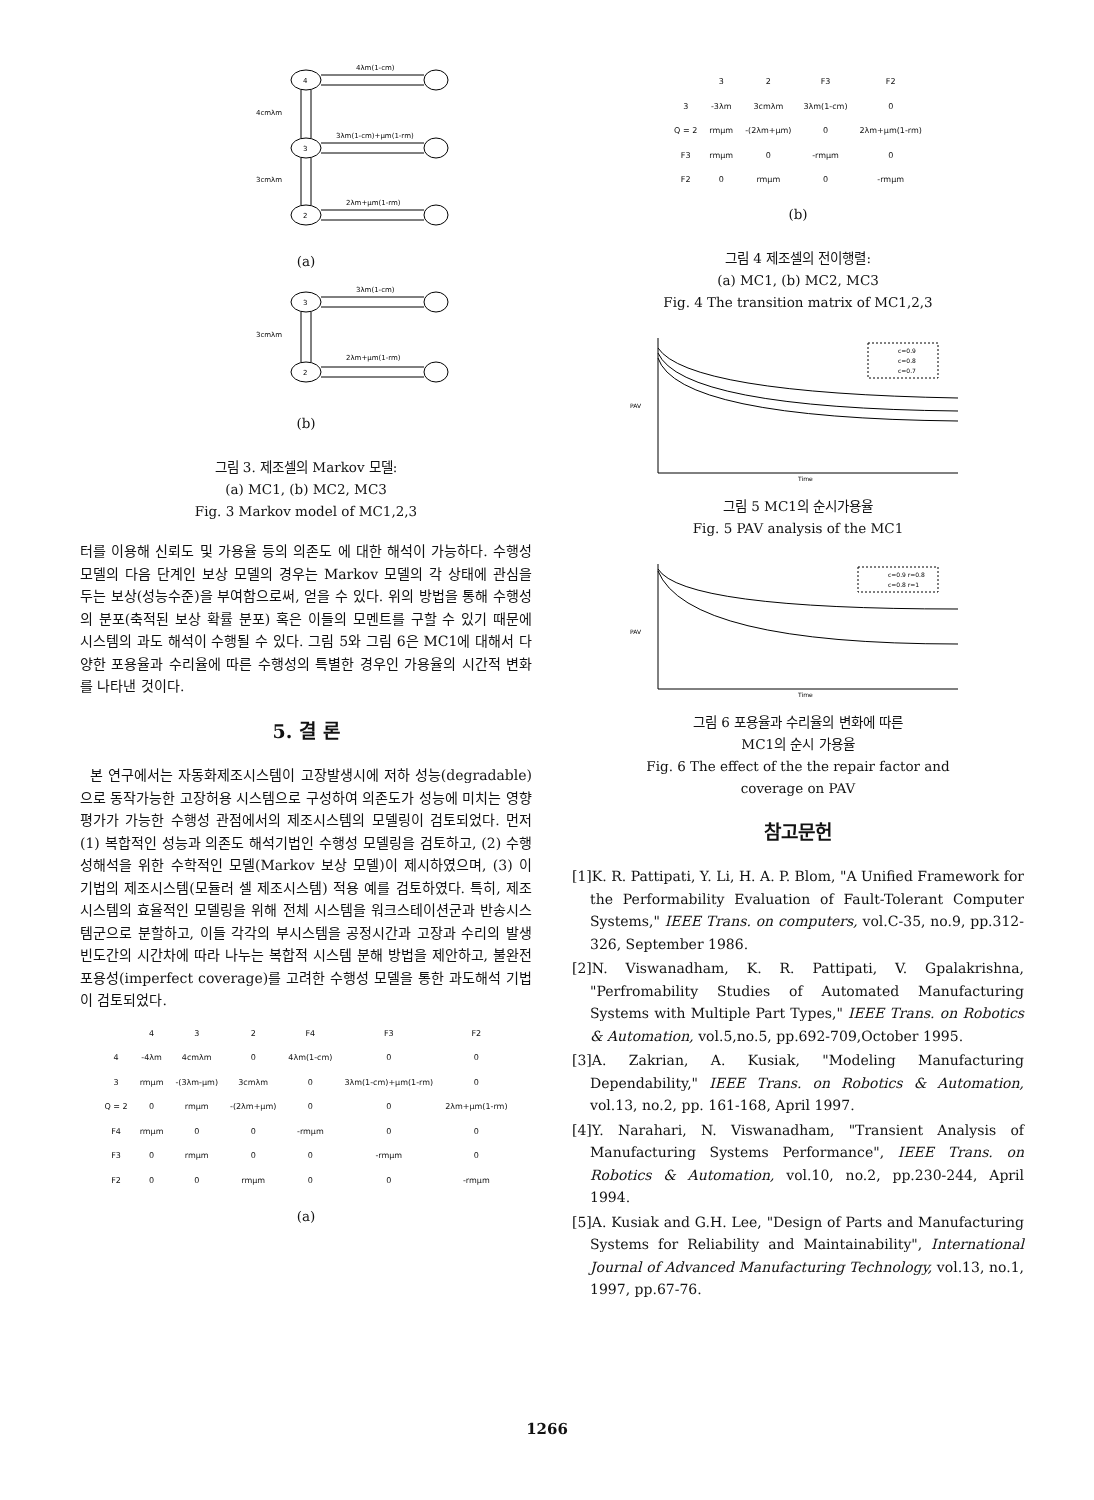4
3
2
4λm(1-cm)
3λm(1-cm)+μm(1-rm)
2λm+μm(1-rm)
4cmλm
3cmλm
(a)
3
2
3λm(1-cm)
2λm+μm(1-rm)
3cmλm
(b)
그림 3. 제조셀의 Markov 모델:
(a) MC1, (b) MC2, MC3
Fig. 3 Markov model of MC1,2,3
터를 이용해 신뢰도 및 가용율 등의 의존도 에 대한 해석이 가능하다. 수행성 모델의 다음 단계인 보상 모델의 경우는 Markov 모델의 각 상태에 관심을 두는 보상(성능수준)을 부여함으로써, 얻을 수 있다. 위의 방법을 통해 수행성의 분포(축적된 보상 확률 분포) 혹은 이들의 모멘트를 구할 수 있기 때문에 시스템의 과도 해석이 수행될 수 있다. 그림 5와 그림 6은 MC1에 대해서 다양한 포용율과 수리율에 따른 수행성의 특별한 경우인 가용율의 시간적 변화를 나타낸 것이다.
5. 결 론
본 연구에서는 자동화제조시스템이 고장발생시에 저하 성능(degradable)으로 동작가능한 고장허용 시스템으로 구성하여 의존도가 성능에 미치는 영향 평가가 가능한 수행성 관점에서의 제조시스템의 모델링이 검토되었다. 먼저 (1) 복합적인 성능과 의존도 해석기법인 수행성 모델링을 검토하고, (2) 수행성해석을 위한 수학적인 모델(Markov 보상 모델)이 제시하였으며, (3) 이 기법의 제조시스템(모듈러 셀 제조시스템) 적용 예를 검토하였다. 특히, 제조시스템의 효율적인 모델링을 위해 전체 시스템을 워크스테이션군과 반송시스템군으로 분할하고, 이들 각각의 부시스템을 공정시간과 고장과 수리의 발생빈도간의 시간차에 따라 나누는 복합적 시스템 분해 방법을 제안하고, 불완전 포용성(imperfect coverage)를 고려한 수행성 모델을 통한 과도해석 기법이 검토되었다.
| | 4 | 3 | 2 | F4 | F3 | F2 |
| 4 | -4λm | 4cmλm | 0 | 4λm(1-cm) | 0 | 0 |
| 3 | rmμm | -(3λm-μm) | 3cmλm | 0 | 3λm(1-cm)+μm(1-rm) | 0 |
| Q = 2 | 0 | rmμm | -(2λm+μm) | 0 | 0 | 2λm+μm(1-rm) |
| F4 | rmμm | 0 | 0 | -rmμm | 0 | 0 |
| F3 | 0 | rmμm | 0 | 0 | -rmμm | 0 |
| F2 | 0 | 0 | rmμm | 0 | 0 | -rmμm |
(a)
| | 3 | 2 | F3 | F2 |
| 3 | -3λm | 3cmλm | 3λm(1-cm) | 0 |
| Q = 2 | rmμm | -(2λm+μm) | 0 | 2λm+μm(1-rm) |
| F3 | rmμm | 0 | -rmμm | 0 |
| F2 | 0 | rmμm | 0 | -rmμm |
(b)
그림 4 제조셀의 전이행렬:
(a) MC1, (b) MC2, MC3
Fig. 4 The transition matrix of MC1,2,3
PAV
Time
c=0.9
c=0.8
c=0.7
그림 5 MC1의 순시가용율
Fig. 5 PAV analysis of the MC1
PAV
Time
c=0.9 r=0.8
c=0.8 r=1
그림 6 포용율과 수리율의 변화에 따른
MC1의 순시 가용율
Fig. 6 The effect of the the repair factor and
coverage on PAV
참고문헌
[1]K. R. Pattipati, Y. Li, H. A. P. Blom, "A Unified Framework for the Performability Evaluation of Fault-Tolerant Computer Systems," IEEE Trans. on computers, vol.C-35, no.9, pp.312-326, September 1986.
[2]N. Viswanadham, K. R. Pattipati, V. Gpalakrishna, "Perfromability Studies of Automated Manufacturing Systems with Multiple Part Types," IEEE Trans. on Robotics & Automation, vol.5,no.5, pp.692-709,October 1995.
[3]A. Zakrian, A. Kusiak, "Modeling Manufacturing Dependability," IEEE Trans. on Robotics & Automation, vol.13, no.2, pp. 161-168, April 1997.
[4]Y. Narahari, N. Viswanadham, "Transient Analysis of Manufacturing Systems Performance", IEEE Trans. on Robotics & Automation, vol.10, no.2, pp.230-244, April 1994.
[5]A. Kusiak and G.H. Lee, "Design of Parts and Manufacturing Systems for Reliability and Maintainability", International Journal of Advanced Manufacturing Technology, vol.13, no.1, 1997, pp.67-76.
1266